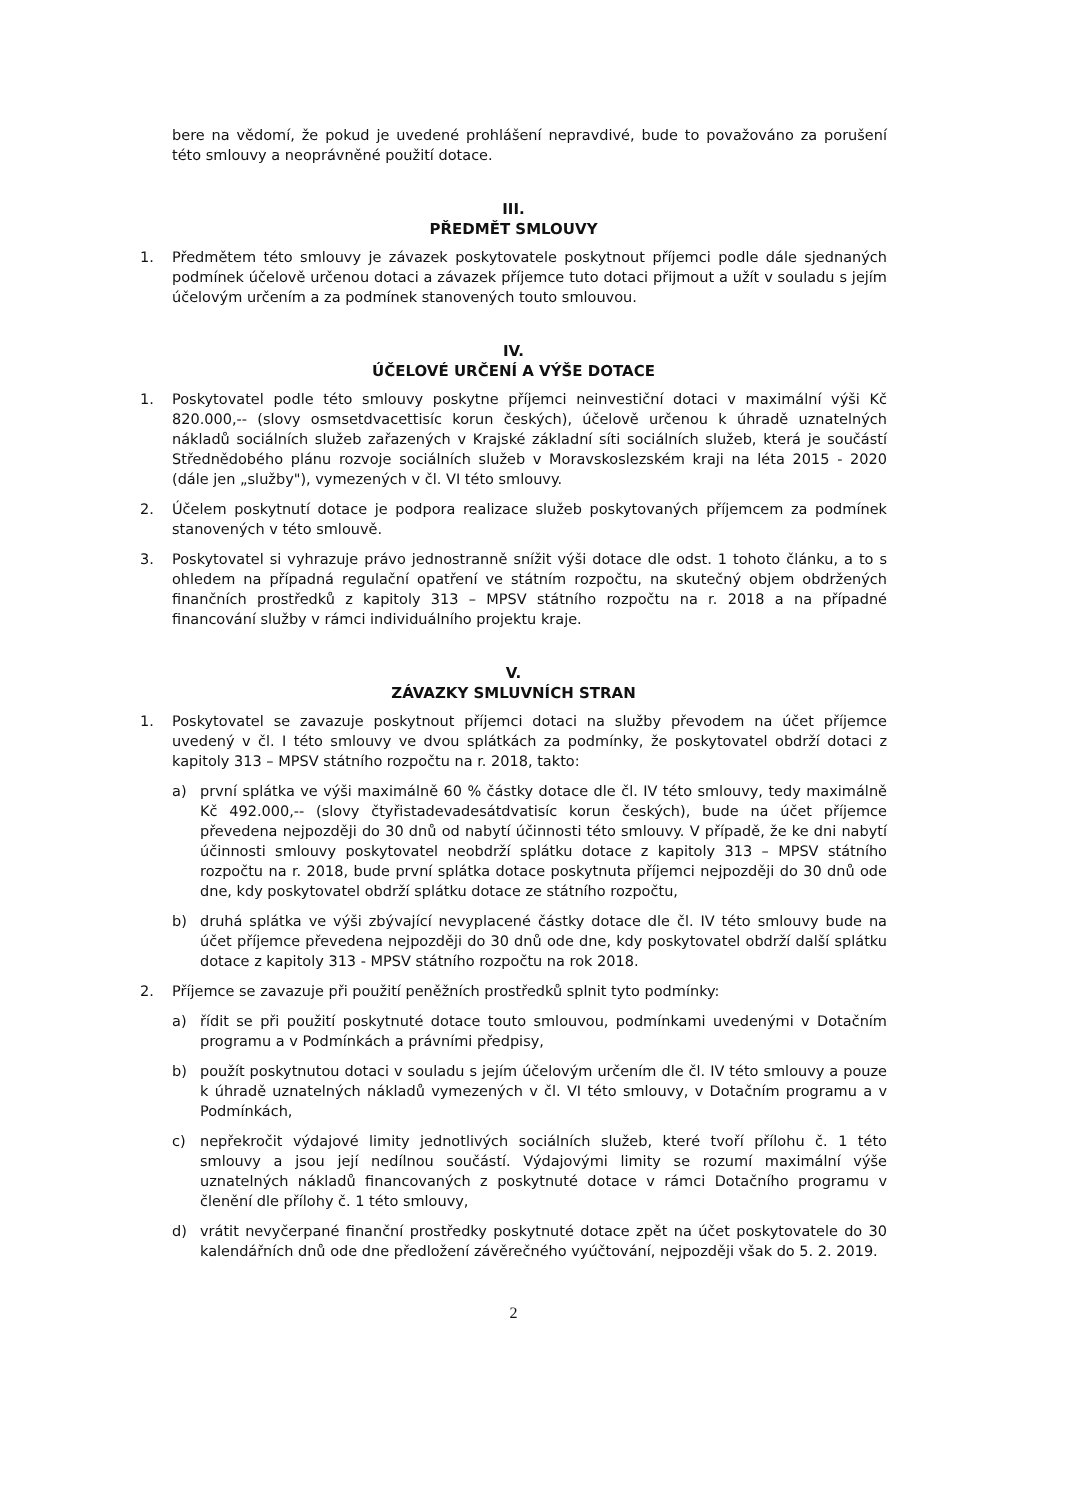bere na vědomí, že pokud je uvedené prohlášení nepravdivé, bude to považováno za porušení této smlouvy a neoprávněné použití dotace.
III.
PŘEDMĚT SMLOUVY
1. Předmětem této smlouvy je závazek poskytovatele poskytnout příjemci podle dále sjednaných podmínek účelově určenou dotaci a závazek příjemce tuto dotaci přijmout a užít v souladu s jejím účelovým určením a za podmínek stanovených touto smlouvou.
IV.
ÚČELOVÉ URČENÍ A VÝŠE DOTACE
1. Poskytovatel podle této smlouvy poskytne příjemci neinvestiční dotaci v maximální výši Kč 820.000,-- (slovy osmsetdvacettisíc korun českých), účelově určenou k úhradě uznatelných nákladů sociálních služeb zařazených v Krajské základní síti sociálních služeb, která je součástí Střednědobého plánu rozvoje sociálních služeb v Moravskoslezském kraji na léta 2015 - 2020 (dále jen „služby"), vymezených v čl. VI této smlouvy.
2. Účelem poskytnutí dotace je podpora realizace služeb poskytovaných příjemcem za podmínek stanovených v této smlouvě.
3. Poskytovatel si vyhrazuje právo jednostranně snížit výši dotace dle odst. 1 tohoto článku, a to s ohledem na případná regulační opatření ve státním rozpočtu, na skutečný objem obdržených finančních prostředků z kapitoly 313 – MPSV státního rozpočtu na r. 2018 a na případné financování služby v rámci individuálního projektu kraje.
V.
ZÁVAZKY SMLUVNÍCH STRAN
1. Poskytovatel se zavazuje poskytnout příjemci dotaci na služby převodem na účet příjemce uvedený v čl. I této smlouvy ve dvou splátkách za podmínky, že poskytovatel obdrží dotaci z kapitoly 313 – MPSV státního rozpočtu na r. 2018, takto:
a) první splátka ve výši maximálně 60 % částky dotace dle čl. IV této smlouvy, tedy maximálně Kč 492.000,-- (slovy čtyřistadevadesátdvatisíc korun českých), bude na účet příjemce převedena nejpozději do 30 dnů od nabytí účinnosti této smlouvy. V případě, že ke dni nabytí účinnosti smlouvy poskytovatel neobdrží splátku dotace z kapitoly 313 – MPSV státního rozpočtu na r. 2018, bude první splátka dotace poskytnuta příjemci nejpozději do 30 dnů ode dne, kdy poskytovatel obdrží splátku dotace ze státního rozpočtu,
b) druhá splátka ve výši zbývající nevyplacené částky dotace dle čl. IV této smlouvy bude na účet příjemce převedena nejpozději do 30 dnů ode dne, kdy poskytovatel obdrží další splátku dotace z kapitoly 313 - MPSV státního rozpočtu na rok 2018.
2. Příjemce se zavazuje při použití peněžních prostředků splnit tyto podmínky:
a) řídit se při použití poskytnuté dotace touto smlouvou, podmínkami uvedenými v Dotačním programu a v Podmínkách a právními předpisy,
b) použít poskytnutou dotaci v souladu s jejím účelovým určením dle čl. IV této smlouvy a pouze k úhradě uznatelných nákladů vymezených v čl. VI této smlouvy, v Dotačním programu a v Podmínkách,
c) nepřekročit výdajové limity jednotlivých sociálních služeb, které tvoří přílohu č. 1 této smlouvy a jsou její nedílnou součástí. Výdajovými limity se rozumí maximální výše uznatelných nákladů financovaných z poskytnuté dotace v rámci Dotačního programu v členění dle přílohy č. 1 této smlouvy,
d) vrátit nevyčerpané finanční prostředky poskytnuté dotace zpět na účet poskytovatele do 30 kalendářních dnů ode dne předložení závěrečného vyúčtování, nejpozději však do 5. 2. 2019.
2